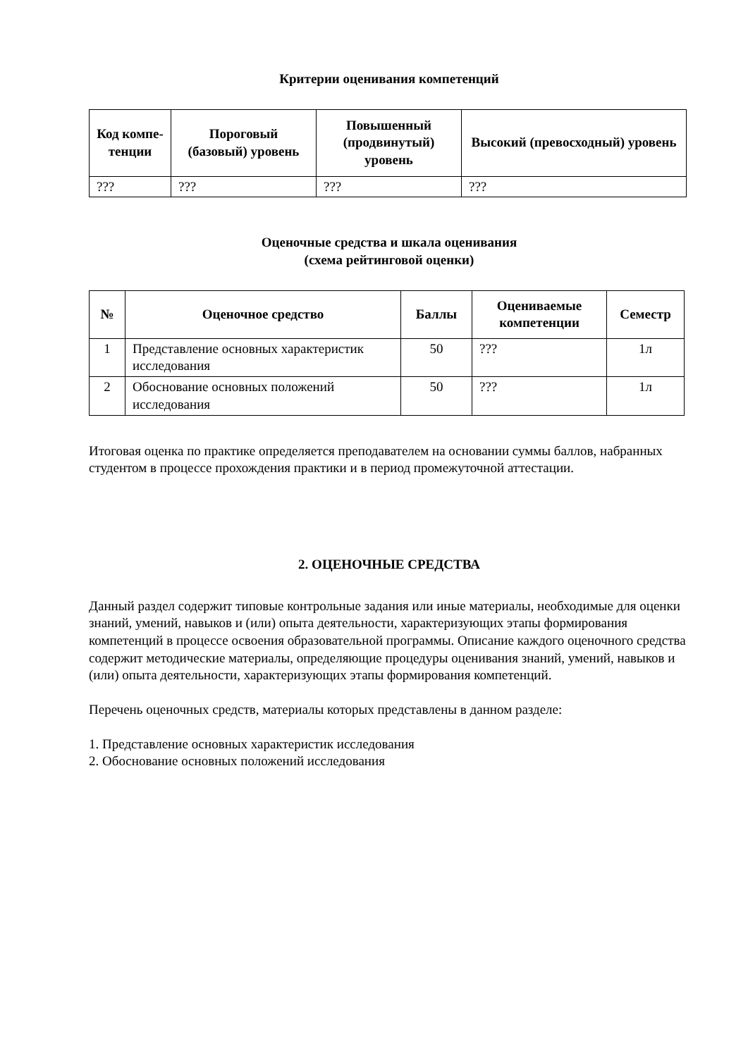Критерии оценивания компетенций
| Код компе-тенции | Пороговый (базовый) уровень | Повышенный (продвинутый) уровень | Высокий (превосходный) уровень |
| --- | --- | --- | --- |
| ??? | ??? | ??? | ??? |
Оценочные средства и шкала оценивания
(схема рейтинговой оценки)
| № | Оценочное средство | Баллы | Оцениваемые компетенции | Семестр |
| --- | --- | --- | --- | --- |
| 1 | Представление основных характеристик исследования | 50 | ??? | 1л |
| 2 | Обоснование основных положений исследования | 50 | ??? | 1л |
Итоговая оценка по практике определяется преподавателем на основании суммы баллов, набранных студентом в процессе прохождения практики и в период промежуточной аттестации.
2. ОЦЕНОЧНЫЕ СРЕДСТВА
Данный раздел содержит типовые контрольные задания или иные материалы, необходимые для оценки знаний, умений, навыков и (или) опыта деятельности, характеризующих этапы формирования компетенций в процессе освоения образовательной программы. Описание каждого оценочного средства содержит методические материалы, определяющие процедуры оценивания знаний, умений, навыков и (или) опыта деятельности, характеризующих этапы формирования компетенций.
Перечень оценочных средств, материалы которых представлены в данном разделе:
1. Представление основных характеристик исследования
2. Обоснование основных положений исследования